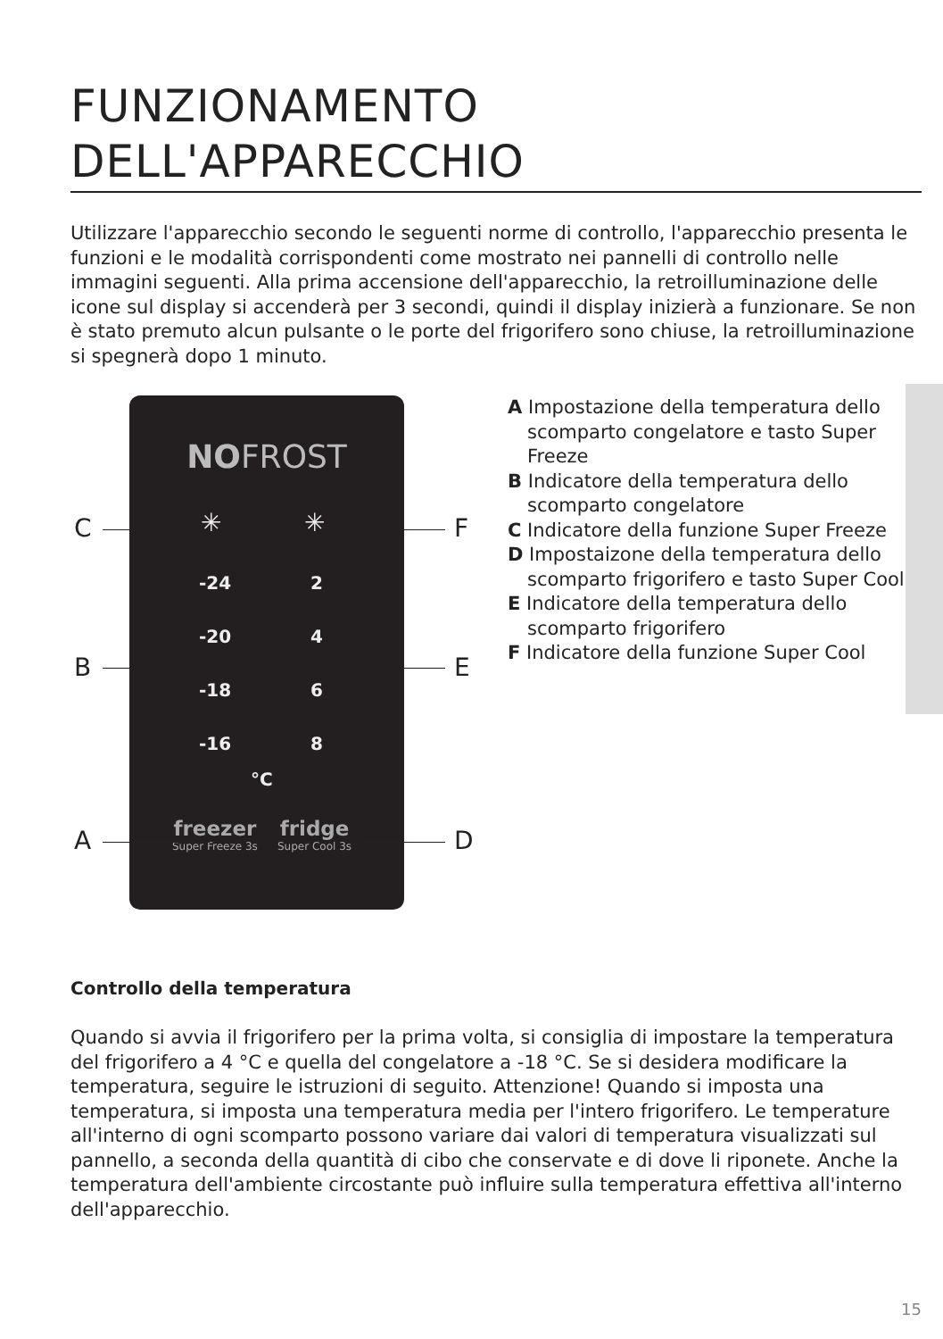FUNZIONAMENTO
DELL'APPARECCHIO
Utilizzare l'apparecchio secondo le seguenti norme di controllo, l'apparecchio presenta le funzioni e le modalità corrispondenti come mostrato nei pannelli di controllo nelle immagini seguenti. Alla prima accensione dell'apparecchio, la retroilluminazione delle icone sul display si accenderà per 3 secondi, quindi il display inizierà a funzionare. Se non è stato premuto alcun pulsante o le porte del frigorifero sono chiuse, la retroilluminazione si spegnerà dopo 1 minuto.
NOFROST
✳ ✳
-24 2
-20 4
-18 6
-16 8
°C
freezer
Super Freeze 3s
fridge
Super Cool 3s
C
B
A
F
E
D
A Impostazione della temperatura dello scomparto congelatore e tasto Super Freeze
B Indicatore della temperatura dello scomparto congelatore
C Indicatore della funzione Super Freeze
D Impostaizone della temperatura dello scomparto frigorifero e tasto Super Cool
E Indicatore della temperatura dello scomparto frigorifero
F Indicatore della funzione Super Cool
Controllo della temperatura
Quando si avvia il frigorifero per la prima volta, si consiglia di impostare la temperatura del frigorifero a 4 °C e quella del congelatore a -18 °C. Se si desidera modificare la temperatura, seguire le istruzioni di seguito. Attenzione! Quando si imposta una temperatura, si imposta una temperatura media per l'intero frigorifero. Le temperature all'interno di ogni scomparto possono variare dai valori di temperatura visualizzati sul pannello, a seconda della quantità di cibo che conservate e di dove li riponete. Anche la temperatura dell'ambiente circostante può influire sulla temperatura effettiva all'interno dell'apparecchio.
15